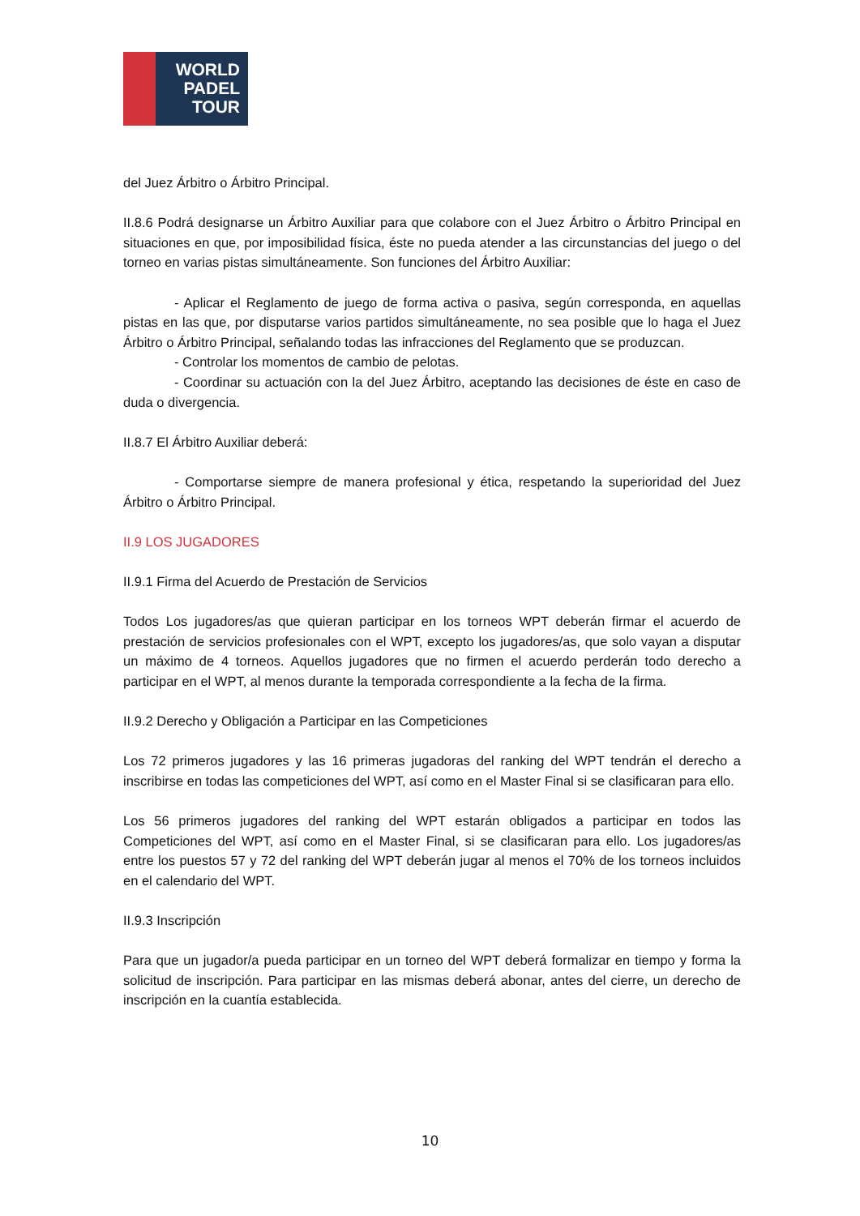WORLD
PADEL
TOUR
del Juez Árbitro o Árbitro Principal.
II.8.6 Podrá designarse un Árbitro Auxiliar para que colabore con el Juez Árbitro o Árbitro Principal en situaciones en que, por imposibilidad física, éste no pueda atender a las circunstancias del juego o del torneo en varias pistas simultáneamente. Son funciones del Árbitro Auxiliar:
- Aplicar el Reglamento de juego de forma activa o pasiva, según corresponda, en aquellas pistas en las que, por disputarse varios partidos simultáneamente, no sea posible que lo haga el Juez Árbitro o Árbitro Principal, señalando todas las infracciones del Reglamento que se produzcan.
- Controlar los momentos de cambio de pelotas.
- Coordinar su actuación con la del Juez Árbitro, aceptando las decisiones de éste en caso de duda o divergencia.
II.8.7 El Árbitro Auxiliar deberá:
- Comportarse siempre de manera profesional y ética, respetando la superioridad del Juez Árbitro o Árbitro Principal.
II.9 LOS JUGADORES
II.9.1 Firma del Acuerdo de Prestación de Servicios
Todos Los jugadores/as que quieran participar en los torneos WPT deberán firmar el acuerdo de prestación de servicios profesionales con el WPT, excepto los jugadores/as, que solo vayan a disputar un máximo de 4 torneos. Aquellos jugadores que no firmen el acuerdo perderán todo derecho a participar en el WPT, al menos durante la temporada correspondiente a la fecha de la firma.
II.9.2 Derecho y Obligación a Participar en las Competiciones
Los 72 primeros jugadores y las 16 primeras jugadoras del ranking del WPT tendrán el derecho a inscribirse en todas las competiciones del WPT, así como en el Master Final si se clasificaran para ello.
Los 56 primeros jugadores del ranking del WPT estarán obligados a participar en todos las Competiciones del WPT, así como en el Master Final, si se clasificaran para ello. Los jugadores/as entre los puestos 57 y 72 del ranking del WPT deberán jugar al menos el 70% de los torneos incluidos en el calendario del WPT.
II.9.3 Inscripción
Para que un jugador/a pueda participar en un torneo del WPT deberá formalizar en tiempo y forma la solicitud de inscripción. Para participar en las mismas deberá abonar, antes del cierre, un derecho de inscripción en la cuantía establecida.
10